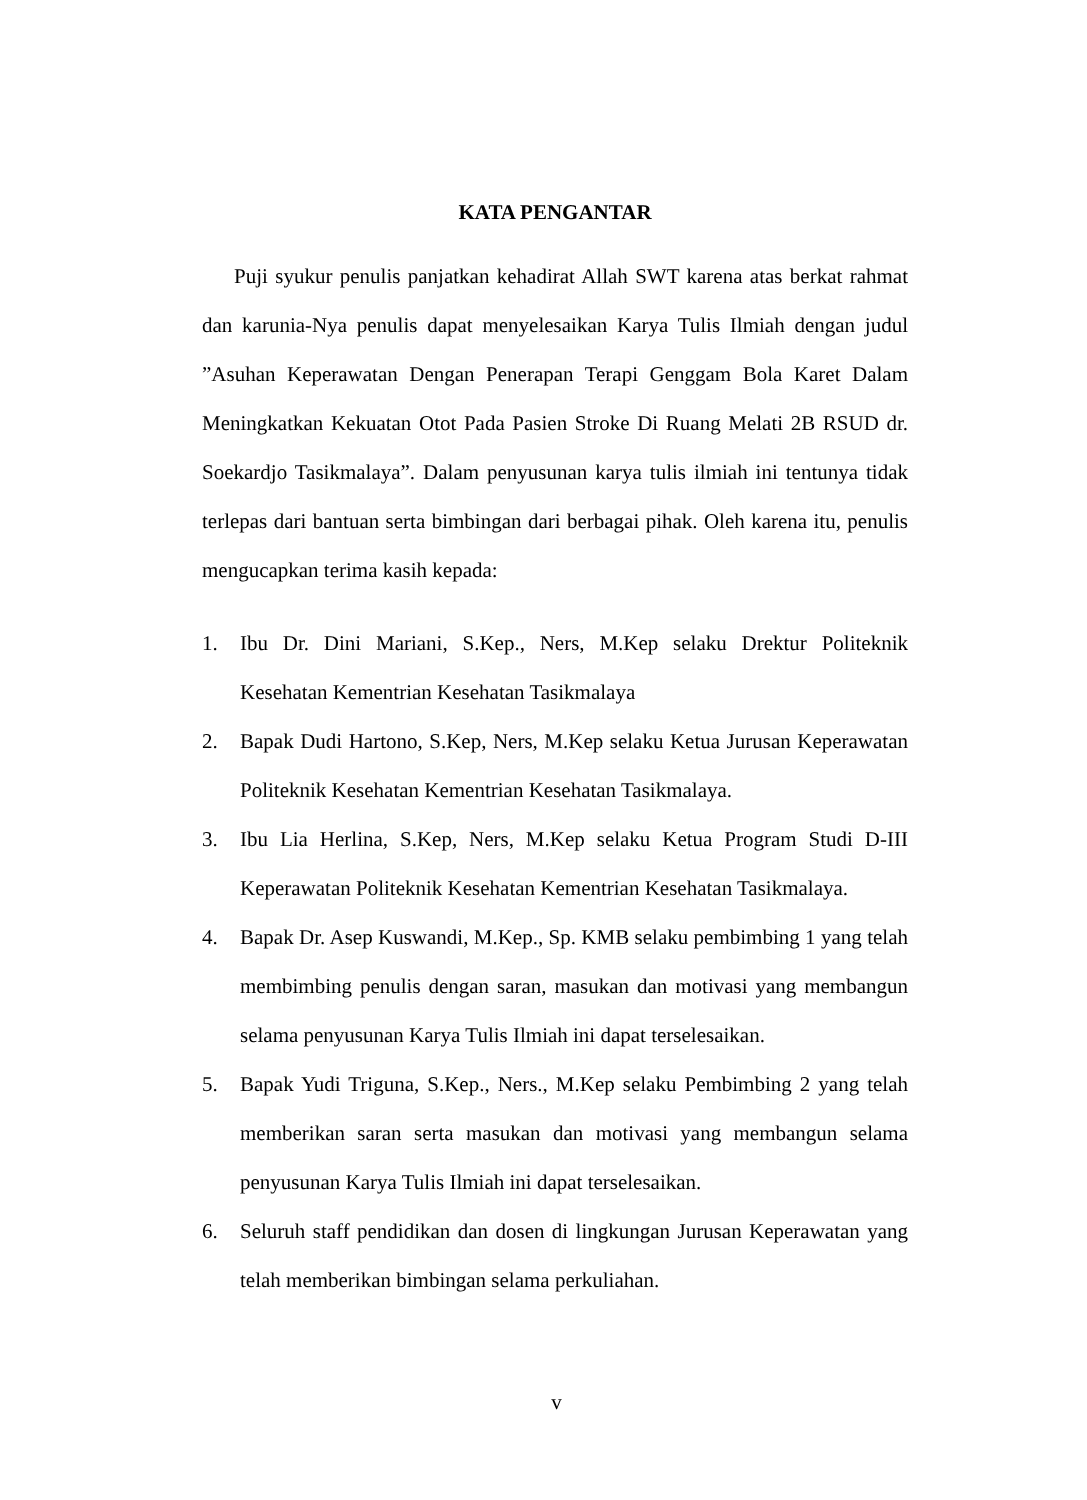KATA PENGANTAR
Puji syukur penulis panjatkan kehadirat Allah SWT karena atas berkat rahmat dan karunia-Nya penulis dapat menyelesaikan Karya Tulis Ilmiah dengan judul ”Asuhan Keperawatan Dengan Penerapan Terapi Genggam Bola Karet Dalam Meningkatkan Kekuatan Otot Pada Pasien Stroke Di Ruang Melati 2B RSUD dr. Soekardjo Tasikmalaya”. Dalam penyusunan karya tulis ilmiah ini tentunya tidak terlepas dari bantuan serta bimbingan dari berbagai pihak. Oleh karena itu, penulis mengucapkan terima kasih kepada:
1. Ibu Dr. Dini Mariani, S.Kep., Ners, M.Kep selaku Drektur Politeknik Kesehatan Kementrian Kesehatan Tasikmalaya
2. Bapak Dudi Hartono, S.Kep, Ners, M.Kep selaku Ketua Jurusan Keperawatan Politeknik Kesehatan Kementrian Kesehatan Tasikmalaya.
3. Ibu Lia Herlina, S.Kep, Ners, M.Kep selaku Ketua Program Studi D-III Keperawatan Politeknik Kesehatan Kementrian Kesehatan Tasikmalaya.
4. Bapak Dr. Asep Kuswandi, M.Kep., Sp. KMB selaku pembimbing 1 yang telah membimbing penulis dengan saran, masukan dan motivasi yang membangun selama penyusunan Karya Tulis Ilmiah ini dapat terselesaikan.
5. Bapak Yudi Triguna, S.Kep., Ners., M.Kep selaku Pembimbing 2 yang telah memberikan saran serta masukan dan motivasi yang membangun selama penyusunan Karya Tulis Ilmiah ini dapat terselesaikan.
6. Seluruh staff pendidikan dan dosen di lingkungan Jurusan Keperawatan yang telah memberikan bimbingan selama perkuliahan.
v